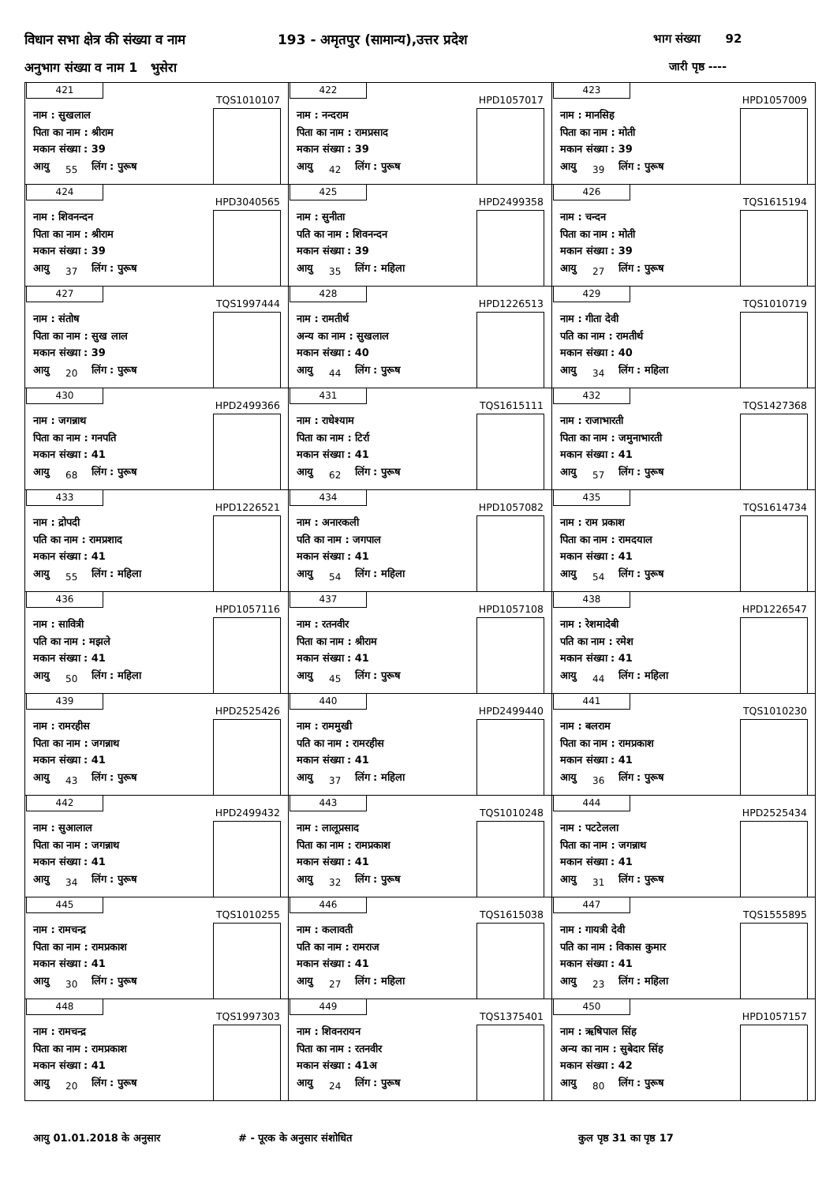विधान सभा क्षेत्र की संख्या व नाम
193 - अमृतपुर (सामान्य),उत्तर प्रदेश
भाग संख्या 92
अनुभाग संख्या व नाम 1 भुसेरा जारी पृष्ठ ----
| 421 TQS1010107 नाम : सुखलाल पिता का नाम : श्रीराम मकान संख्या : 39 आयु 55 लिंग : पुरूष | 422 HPD1057017 नाम : नन्दराम पिता का नाम : रामप्रसाद मकान संख्या : 39 आयु 42 लिंग : पुरूष | 423 HPD1057009 नाम : मानसिह पिता का नाम : मोती मकान संख्या : 39 आयु 39 लिंग : पुरूष |
| 424 HPD3040565 नाम : शिवनन्दन पिता का नाम : श्रीराम मकान संख्या : 39 आयु 37 लिंग : पुरूष | 425 HPD2499358 नाम : सुनीता पति का नाम : शिवनन्दन मकान संख्या : 39 आयु 35 लिंग : महिला | 426 TQS1615194 नाम : चन्दन पिता का नाम : मोती मकान संख्या : 39 आयु 27 लिंग : पुरूष |
| 427 TQS1997444 नाम : संतोष पिता का नाम : सुख लाल मकान संख्या : 39 आयु 20 लिंग : पुरूष | 428 HPD1226513 नाम : रामतीर्थ अन्य का नाम : सुखलाल मकान संख्या : 40 आयु 44 लिंग : पुरूष | 429 TQS1010719 नाम : गीता देवी पति का नाम : रामतीर्थ मकान संख्या : 40 आयु 34 लिंग : महिला |
| 430 HPD2499366 नाम : जगन्नाथ पिता का नाम : गनपति मकान संख्या : 41 आयु 68 लिंग : पुरूष | 431 TQS1615111 नाम : राधेश्याम पिता का नाम : टिर्रा मकान संख्या : 41 आयु 62 लिंग : पुरूष | 432 TQS1427368 नाम : राजाभारती पिता का नाम : जमुनाभारती मकान संख्या : 41 आयु 57 लिंग : पुरूष |
| 433 HPD1226521 नाम : द्रोपदी पति का नाम : रामप्रशाद मकान संख्या : 41 आयु 55 लिंग : महिला | 434 HPD1057082 नाम : अनारकली पति का नाम : जगपाल मकान संख्या : 41 आयु 54 लिंग : महिला | 435 TQS1614734 नाम : राम प्रकाश पिता का नाम : रामदयाल मकान संख्या : 41 आयु 54 लिंग : पुरूष |
| 436 HPD1057116 नाम : सावित्री पति का नाम : मझले मकान संख्या : 41 आयु 50 लिंग : महिला | 437 HPD1057108 नाम : रतनवीर पिता का नाम : श्रीराम मकान संख्या : 41 आयु 45 लिंग : पुरूष | 438 HPD1226547 नाम : रेशमादेबी पति का नाम : रमेश मकान संख्या : 41 आयु 44 लिंग : महिला |
| 439 HPD2525426 नाम : रामरहीस पिता का नाम : जगन्नाथ मकान संख्या : 41 आयु 43 लिंग : पुरूष | 440 HPD2499440 नाम : राममुखी पति का नाम : रामरहीस मकान संख्या : 41 आयु 37 लिंग : महिला | 441 TQS1010230 नाम : बलराम पिता का नाम : रामप्रकाश मकान संख्या : 41 आयु 36 लिंग : पुरूष |
| 442 HPD2499432 नाम : सुआलाल पिता का नाम : जगन्नाथ मकान संख्या : 41 आयु 34 लिंग : पुरूष | 443 TQS1010248 नाम : लालूप्रसाद पिता का नाम : रामप्रकाश मकान संख्या : 41 आयु 32 लिंग : पुरूष | 444 HPD2525434 नाम : पटटेलला पिता का नाम : जगन्नाथ मकान संख्या : 41 आयु 31 लिंग : पुरूष |
| 445 TQS1010255 नाम : रामचन्द्र पिता का नाम : रामप्रकाश मकान संख्या : 41 आयु 30 लिंग : पुरूष | 446 TQS1615038 नाम : कलावती पति का नाम : रामराज मकान संख्या : 41 आयु 27 लिंग : महिला | 447 TQS1555895 नाम : गायत्री देवी पति का नाम : विकास कुमार मकान संख्या : 41 आयु 23 लिंग : महिला |
| 448 TQS1997303 नाम : रामचन्द्र पिता का नाम : रामप्रकाश मकान संख्या : 41 आयु 20 लिंग : पुरूष | 449 TQS1375401 नाम : शिवनरायन पिता का नाम : रतनवीर मकान संख्या : 41अ आयु 24 लिंग : पुरूष | 450 HPD1057157 नाम : ऋषिपाल सिंह अन्य का नाम : सुबेदार सिंह मकान संख्या : 42 आयु 80 लिंग : पुरूष |
आयु 01.01.2018 के अनुसार # - पूरक के अनुसार संशोधित कुल पृष्ठ 31 का पृष्ठ 17